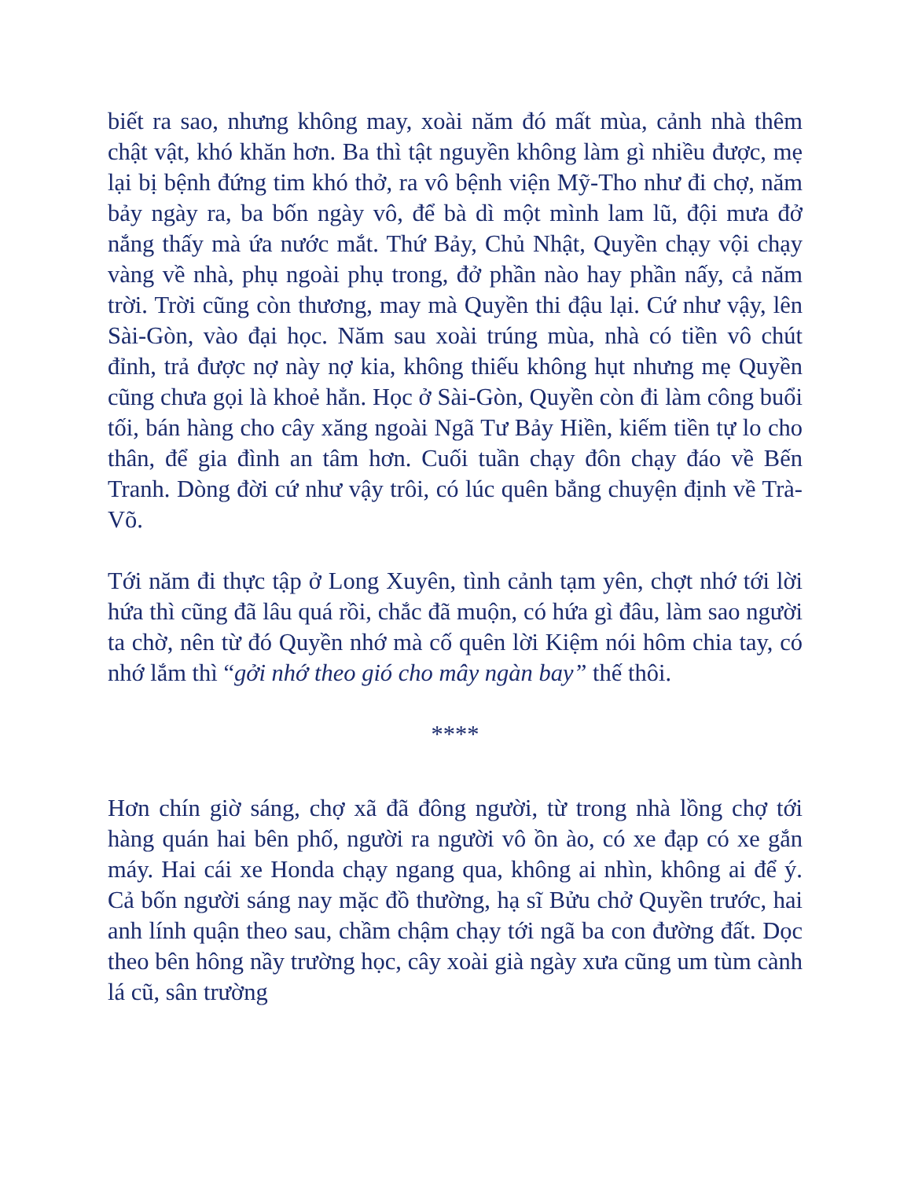biết ra sao, nhưng không may, xoài năm đó mất mùa, cảnh nhà thêm chật vật, khó khăn hơn. Ba thì tật nguyền không làm gì nhiều được, mẹ lại bị bệnh đứng tim khó thở, ra vô bệnh viện Mỹ-Tho như đi chợ, năm bảy ngày ra, ba bốn ngày vô, để bà dì một mình lam lũ, đội mưa đở nắng thấy mà ứa nước mắt. Thứ Bảy, Chủ Nhật, Quyền chạy vội chạy vàng về nhà, phụ ngoài phụ trong, đở phần nào hay phần nấy, cả năm trời. Trời cũng còn thương, may mà Quyền thi đậu lại. Cứ như vậy, lên Sài-Gòn, vào đại học. Năm sau xoài trúng mùa, nhà có tiền vô chút đỉnh, trả được nợ này nợ kia, không thiếu không hụt nhưng mẹ Quyền cũng chưa gọi là khoẻ hẳn. Học ở Sài-Gòn, Quyền còn đi làm công buổi tối, bán hàng cho cây xăng ngoài Ngã Tư Bảy Hiền, kiếm tiền tự lo cho thân, để gia đình an tâm hơn. Cuối tuần chạy đôn chạy đáo về Bến Tranh. Dòng đời cứ như vậy trôi, có lúc quên bẳng chuyện định về Trà-Võ.
Tới năm đi thực tập ở Long Xuyên, tình cảnh tạm yên, chợt nhớ tới lời hứa thì cũng đã lâu quá rồi, chắc đã muộn, có hứa gì đâu, làm sao người ta chờ, nên từ đó Quyền nhớ mà cố quên lời Kiệm nói hôm chia tay, có nhớ lắm thì “gởi nhớ theo gió cho mây ngàn bay” thế thôi.
****
Hơn chín giờ sáng, chợ xã đã đông người, từ trong nhà lồng chợ tới hàng quán hai bên phố, người ra người vô ồn ào, có xe đạp có xe gắn máy. Hai cái xe Honda chạy ngang qua, không ai nhìn, không ai để ý. Cả bốn người sáng nay mặc đồ thường, hạ sĩ Bửu chở Quyền trước, hai anh lính quận theo sau, chầm chậm chạy tới ngã ba con đường đất. Dọc theo bên hông nầy trường học, cây xoài già ngày xưa cũng um tùm cành lá cũ, sân trường